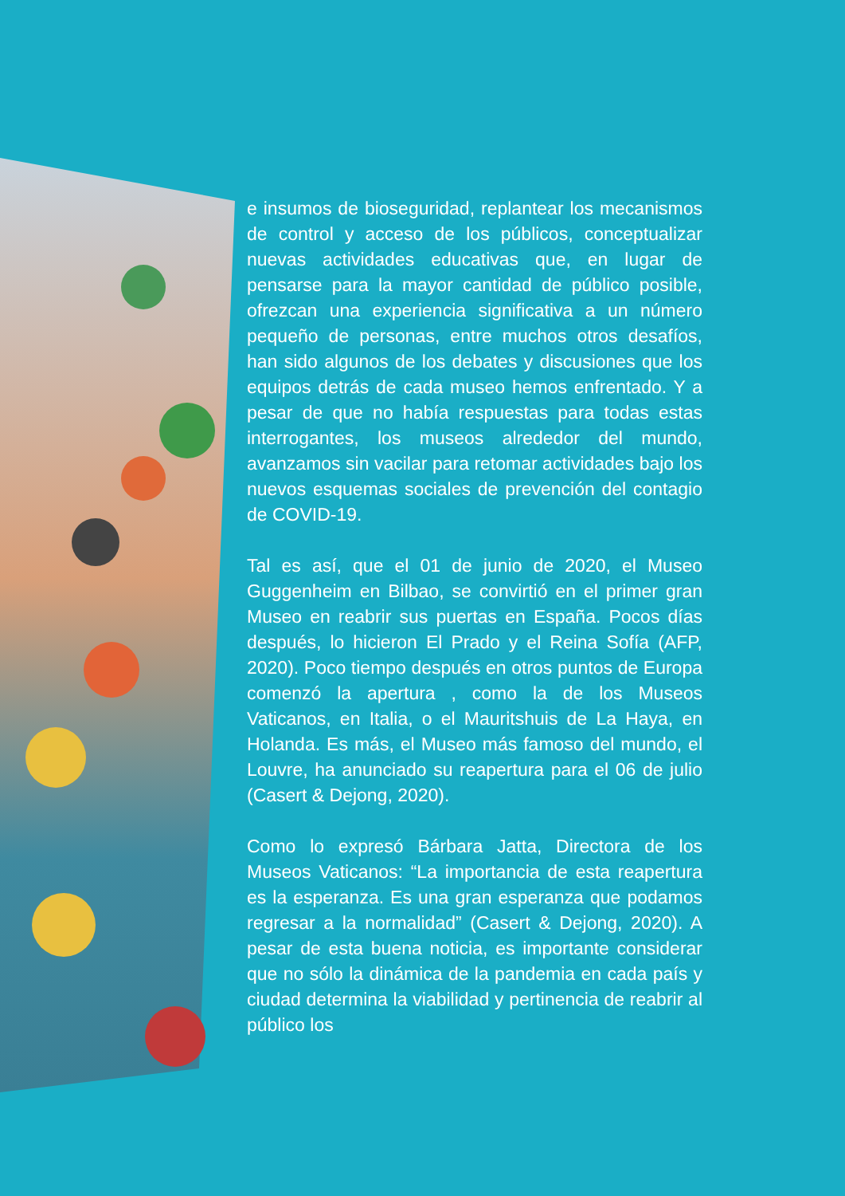e insumos de bioseguridad, replantear los mecanismos de control y acceso de los públicos, conceptualizar nuevas actividades educativas que, en lugar de pensarse para la mayor cantidad de público posible, ofrezcan una experiencia significativa a un número pequeño de personas, entre muchos otros desafíos, han sido algunos de los debates y discusiones que los equipos detrás de cada museo hemos enfrentado. Y a pesar de que no había respuestas para todas estas interrogantes, los museos alrededor del mundo, avanzamos sin vacilar para retomar actividades bajo los nuevos esquemas sociales de prevención del contagio de COVID-19.
Tal es así, que el 01 de junio de 2020, el Museo Guggenheim en Bilbao, se convirtió en el primer gran Museo en reabrir sus puertas en España. Pocos días después, lo hicieron El Prado y el Reina Sofía (AFP, 2020). Poco tiempo después en otros puntos de Europa comenzó la apertura , como la de los Museos Vaticanos, en Italia, o el Mauritshuis de La Haya, en Holanda. Es más, el Museo más famoso del mundo, el Louvre, ha anunciado su reapertura para el 06 de julio (Casert & Dejong, 2020).
Como lo expresó Bárbara Jatta, Directora de los Museos Vaticanos: “La importancia de esta reapertura es la esperanza. Es una gran esperanza que podamos regresar a la normalidad” (Casert & Dejong, 2020). A pesar de esta buena noticia, es importante considerar que no sólo la dinámica de la pandemia en cada país y ciudad determina la viabilidad y pertinencia de reabrir al público los